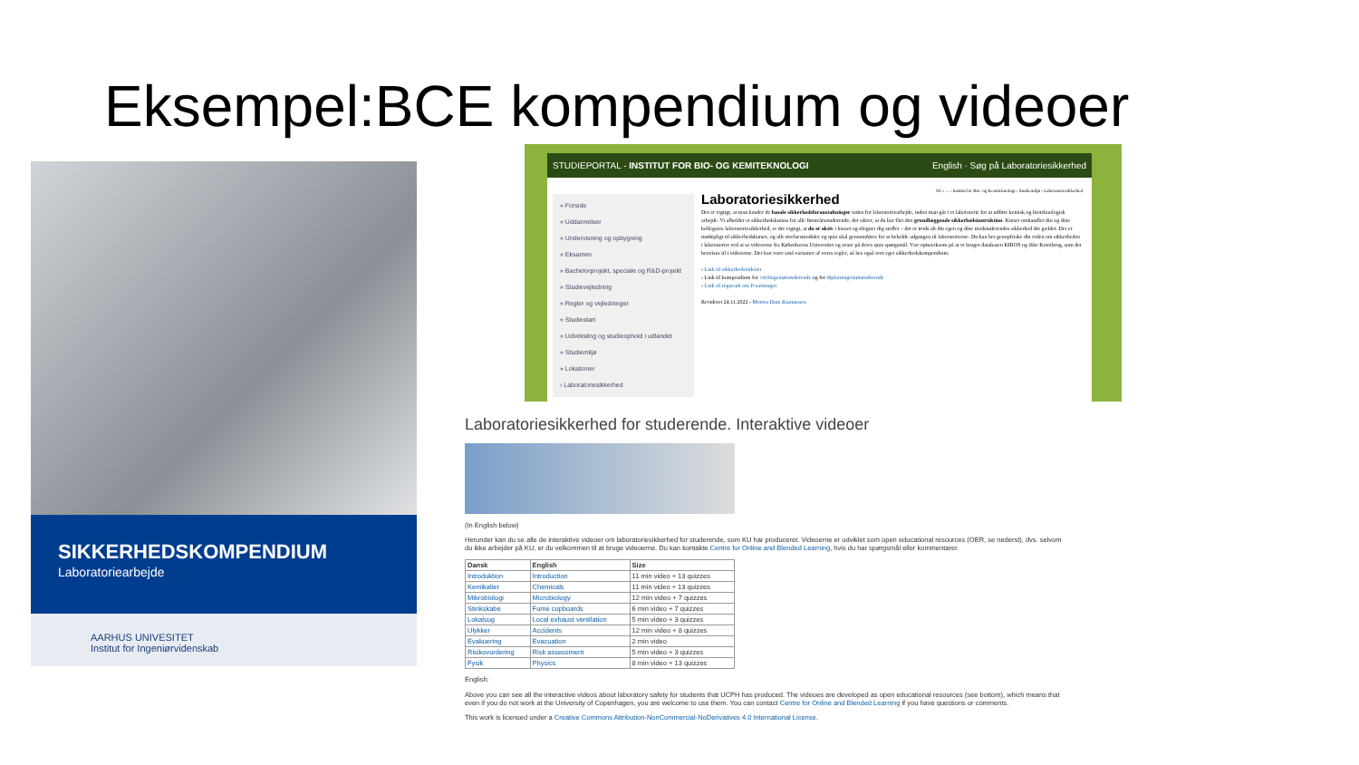Eksempel:BCE kompendium og videoer
SIKKERHEDSKOMPENDIUM
Laboratoriearbejde
AARHUS UNIVESITET
Institut for Ingeniørvidenskab
STUDIEPORTAL - INSTITUT FOR BIO- OG KEMITEKNOLOGI English · Søg på Laboratoriesikkerhed
» Forside
» Uddannelser
» Undervisning og opbygning
» Eksamen
» Bachelorprojekt, speciale og R&D-projekt
» Studievejledning
» Regler og vejledninger
» Studiestart
» Udveksling og studieophold i udlandet
» Studiemiljø
» Lokationer
› Laboratoriesikkerhed
AU › ... › Institut for Bio- og Kemiteknologi › Studiemiljø › Laboratoriesikkerhed
Laboratoriesikkerhed
Det er vigtigt, at man kender de basale sikkerhedsforanstaltninger inden for laboratoriearbejde, inden man går i et laboratorie for at udføre kemisk og bioteknologisk arbejde. Vi afholder et sikkerhedskursus for alle førsteårsstuderende, der sikrer, at du har fået den grundlæggende sikkerhedsinstruktion. Kurset omhandler din og dine kollegaers laboratoriesikkerhed, er det vigtigt, at du er aktiv i kurset og tilegner dig stoffet – det er trods alt din egen og dine medstuderendes sikkerhed det gælder. Der er mødepligt til sikkerhedskurset, og alle øvelsesmoduler og quiz skal gennemføres for at beholde adgangen til laboratorierne. Du kan her genopfriske din viden om sikkerheden i laboratoriet ved at se videoerne fra Københavns Universitet og svare på deres quiz spørgsmål. Vær opmærksom på at vi bruger databasen KIROS og ikke Kemibrug, som der henvises til i videoerne. Der kan være små varianter af vores regler, så læs også vort eget sikkerhedskompendium.
› Link til sikkerhedsvideoer
› Link til kompendium for civilingeniørstuderende og for diplomingeniørstuderende
› Link til regneark om P-sætninger.
Revideret 24.11.2022 - Morten Dam Rasmussen
Laboratoriesikkerhed for studerende. Interaktive videoer
(In English below)
Herunder kan du se alle de interaktive videoer om laboratoriesikkerhed for studerende, som KU har produceret. Videoerne er udviklet som open educational resources (OER, se nederst), dvs. selvom du ikke arbejder på KU, er du velkommen til at bruge videoerne. Du kan kontakte Centre for Online and Blended Learning, hvis du har spørgsmål eller kommentarer.
| Dansk | English | Size |
| --- | --- | --- |
| Introduktion | Introduction | 11 min video + 13 quizzes |
| Kemikalier | Chemicals | 11 min video + 13 quizzes |
| Mikrobiologi | Microbiology | 12 min video + 7 quizzes |
| Stinkskabe | Fume cupboards | 6 min video + 7 quizzes |
| Lokalsug | Local exhaust ventilation | 5 min video + 3 quizzes |
| Ulykker | Accidents | 12 min video + 8 quizzes |
| Evakuering | Evacuation | 2 min video |
| Risikovurdering | Risk assessment | 5 min video + 3 quizzes |
| Fysik | Physics | 8 min video + 13 quizzes |
English:
Above you can see all the interactive videos about laboratory safety for students that UCPH has produced. The videoes are developed as open educational resources (see bottom), which means that even if you do not work at the University of Copenhagen, you are welcome to use them. You can contact Centre for Online and Blended Learning if you have questions or comments.
This work is licensed under a Creative Commons Attribution-NonCommercial-NoDerivatives 4.0 International License.